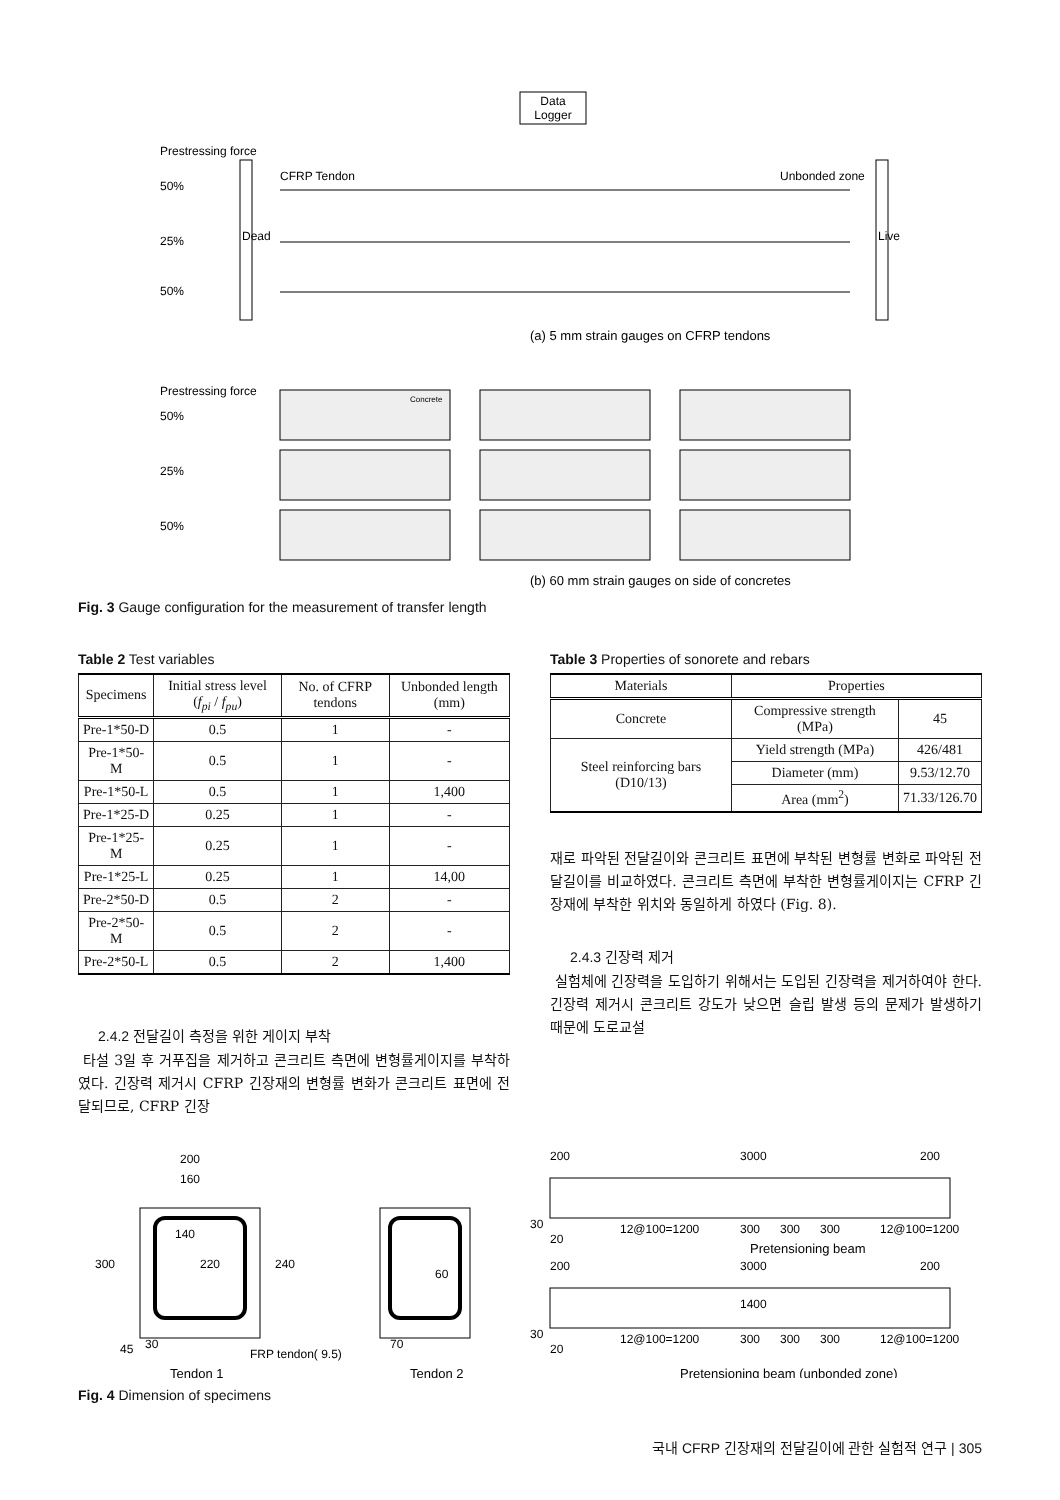Data
Logger
Prestressing force
50%
25%
50%
Dead
Live
CFRP Tendon
Unbonded zone
(a) 5 mm strain gauges on CFRP tendons
Prestressing force
50%
25%
50%
Concrete
(b) 60 mm strain gauges on side of concretes
Fig. 3 Gauge configuration for the measurement of transfer length
Table 2 Test variables
| Specimens | Initial stress level ( f<sub>pi</sub> / f<sub>pu</sub> ) | No. of CFRP tendons | Unbonded length (mm) |
| --- | --- | --- | --- |
| Pre-1*50-D | 0.5 | 1 | - |
| Pre-1*50-M | 0.5 | 1 | - |
| Pre-1*50-L | 0.5 | 1 | 1,400 |
| Pre-1*25-D | 0.25 | 1 | - |
| Pre-1*25-M | 0.25 | 1 | - |
| Pre-1*25-L | 0.25 | 1 | 14,00 |
| Pre-2*50-D | 0.5 | 2 | - |
| Pre-2*50-M | 0.5 | 2 | - |
| Pre-2*50-L | 0.5 | 2 | 1,400 |
2.4.2 전달길이 측정을 위한 게이지 부착
타설 3일 후 거푸집을 제거하고 콘크리트 측면에 변형률게이지를 부착하였다. 긴장력 제거시 CFRP 긴장재의 변형률 변화가 콘크리트 표면에 전달되므로, CFRP 긴장
Table 3 Properties of sonorete and rebars
| Materials | Properties | |
| --- | --- | --- |
| Concrete | Compressive strength (MPa) | 45 |
| Steel reinforcing bars (D10/13) | Yield strength (MPa) | 426/481 |
| | Diameter (mm) | 9.53/12.70 |
| | Area (mm<sup>2</sup>) | 71.33/126.70 |
재로 파악된 전달길이와 콘크리트 표면에 부착된 변형률 변화로 파악된 전달길이를 비교하였다. 콘크리트 측면에 부착한 변형률게이지는 CFRP 긴장재에 부착한 위치와 동일하게 하였다 (Fig. 8).
2.4.3 긴장력 제거
실험체에 긴장력을 도입하기 위해서는 도입된 긴장력을 제거하여야 한다. 긴장력 제거시 콘크리트 강도가 낮으면 슬립 발생 등의 문제가 발생하기 때문에 도로교설
200
160
140
300
220
240
45
30
FRP tendon( 9.5)
70
60
Tendon 1
Tendon 2
200
3000
200
30
12@100=1200
300
300
300
12@100=1200
20
Pretensioning beam
200
3000
200
1400
30
12@100=1200
300
300
300
12@100=1200
20
Pretensioning beam (unbonded zone)
Fig. 4 Dimension of specimens
국내 CFRP 긴장재의 전달길이에 관한 실험적 연구 | 305